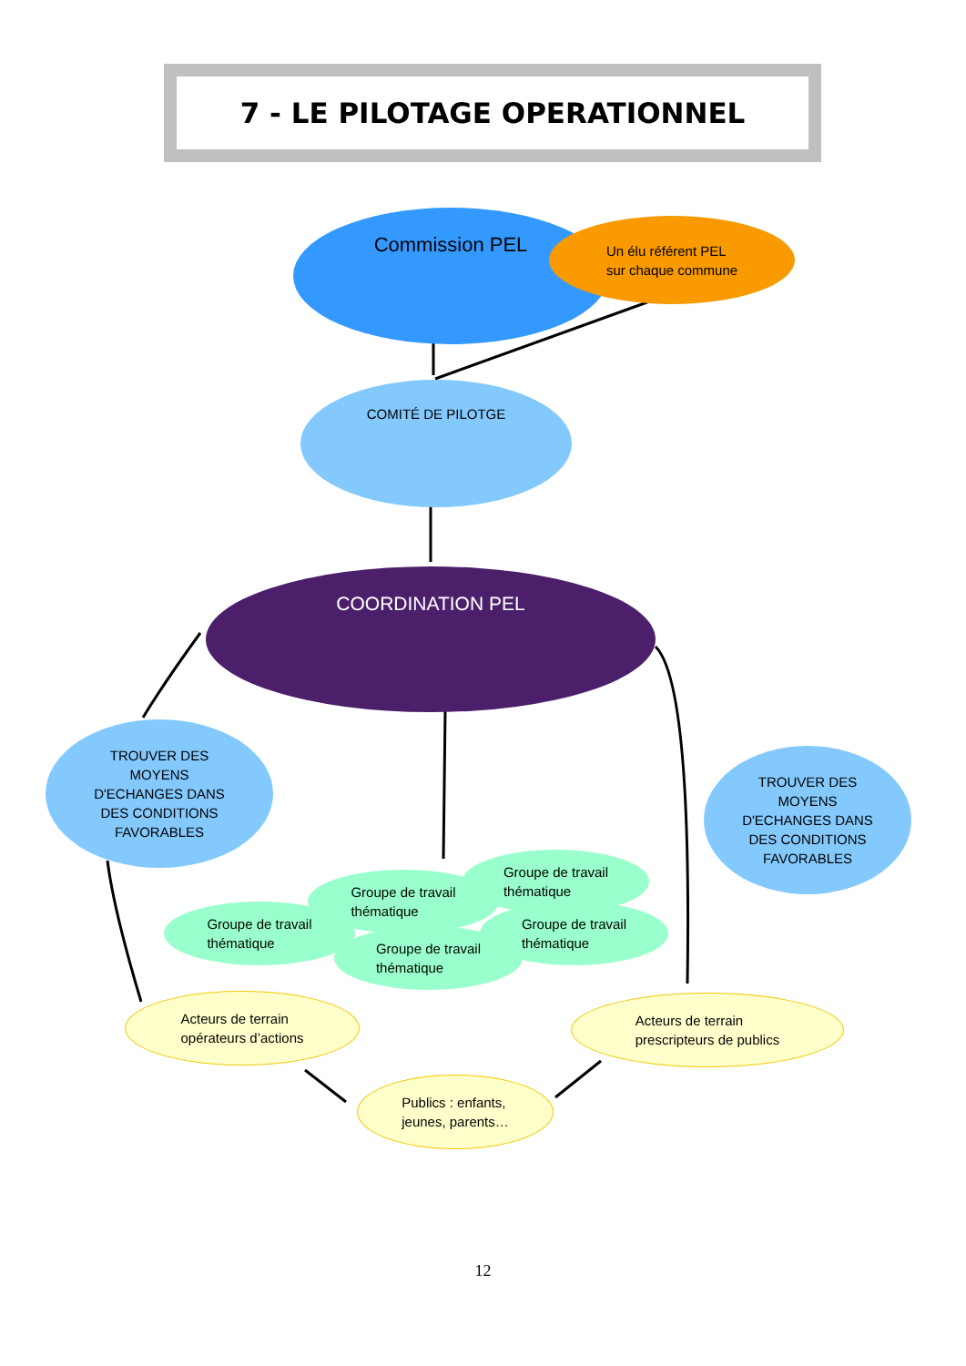7 - LE PILOTAGE OPERATIONNEL
Commission PEL
Un élu référent PEL
sur chaque commune
COMITÉ DE PILOTGE
COORDINATION PEL
TROUVER DES
MOYENS
D'ECHANGES DANS
DES CONDITIONS
FAVORABLES
TROUVER DES
MOYENS
D'ECHANGES DANS
DES CONDITIONS
FAVORABLES
Groupe de travail
thématique
Groupe de travail
thématique
Groupe de travail
thématique
Groupe de travail
thématique
Groupe de travail
thématique
Acteurs de terrain
opérateurs d’actions
Acteurs de terrain
prescripteurs de publics
Publics : enfants,
jeunes, parents…
12